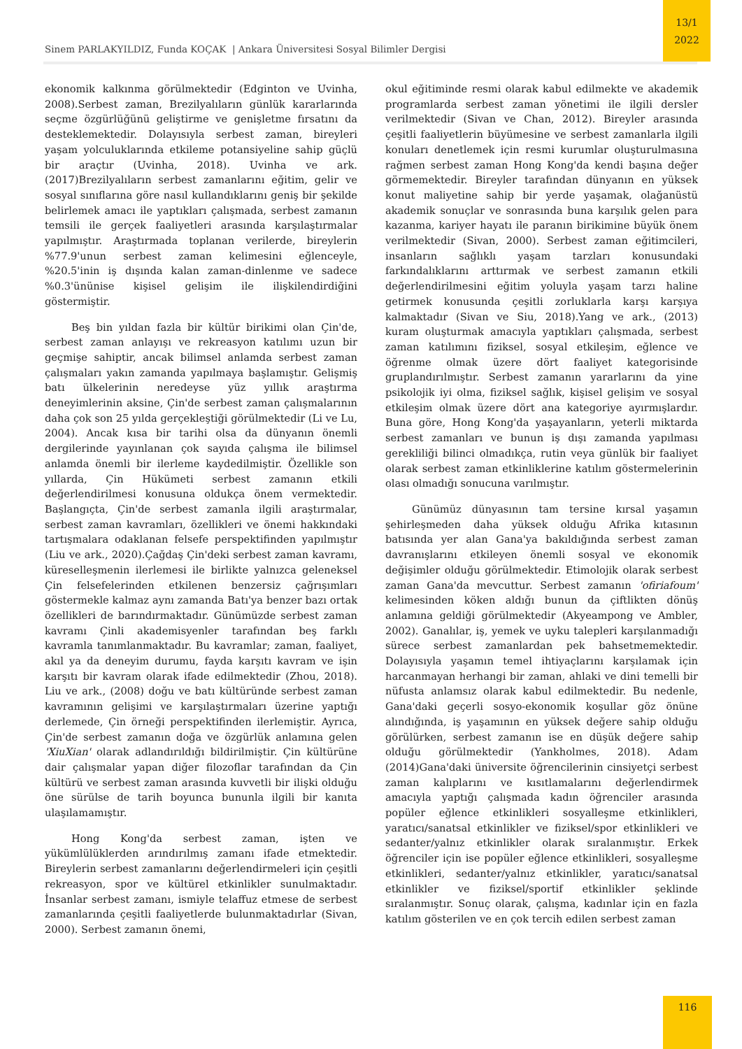13/1
2022
Sinem PARLAKYILDIZ, Funda KOÇAK | Ankara Üniversitesi Sosyal Bilimler Dergisi
ekonomik kalkınma görülmektedir (Edginton ve Uvinha, 2008).Serbest zaman, Brezilyalıların günlük kararlarında seçme özgürlüğünü geliştirme ve genişletme fırsatını da desteklemektedir. Dolayısıyla serbest zaman, bireyleri yaşam yolculuklarında etkileme potansiyeline sahip güçlü bir araçtır (Uvinha, 2018). Uvinha ve ark. (2017)Brezilyalıların serbest zamanlarını eğitim, gelir ve sosyal sınıflarına göre nasıl kullandıklarını geniş bir şekilde belirlemek amacı ile yaptıkları çalışmada, serbest zamanın temsili ile gerçek faaliyetleri arasında karşılaştırmalar yapılmıştır. Araştırmada toplanan verilerde, bireylerin %77.9'unun serbest zaman kelimesini eğlenceyle, %20.5'inin iş dışında kalan zaman-dinlenme ve sadece %0.3'ününise kişisel gelişim ile ilişkilendirdiğini göstermiştir.
Beş bin yıldan fazla bir kültür birikimi olan Çin'de, serbest zaman anlayışı ve rekreasyon katılımı uzun bir geçmişe sahiptir, ancak bilimsel anlamda serbest zaman çalışmaları yakın zamanda yapılmaya başlamıştır. Gelişmiş batı ülkelerinin neredeyse yüz yıllık araştırma deneyimlerinin aksine, Çin'de serbest zaman çalışmalarının daha çok son 25 yılda gerçekleştiği görülmektedir (Li ve Lu, 2004). Ancak kısa bir tarihi olsa da dünyanın önemli dergilerinde yayınlanan çok sayıda çalışma ile bilimsel anlamda önemli bir ilerleme kaydedilmiştir. Özellikle son yıllarda, Çin Hükümeti serbest zamanın etkili değerlendirilmesi konusuna oldukça önem vermektedir. Başlangıçta, Çin'de serbest zamanla ilgili araştırmalar, serbest zaman kavramları, özellikleri ve önemi hakkındaki tartışmalara odaklanan felsefe perspektifinden yapılmıştır (Liu ve ark., 2020).Çağdaş Çin'deki serbest zaman kavramı, küreselleşmenin ilerlemesi ile birlikte yalnızca geleneksel Çin felsefelerinden etkilenen benzersiz çağrışımları göstermekle kalmaz aynı zamanda Batı'ya benzer bazı ortak özellikleri de barındırmaktadır. Günümüzde serbest zaman kavramı Çinli akademisyenler tarafından beş farklı kavramla tanımlanmaktadır. Bu kavramlar; zaman, faaliyet, akıl ya da deneyim durumu, fayda karşıtı kavram ve işin karşıtı bir kavram olarak ifade edilmektedir (Zhou, 2018). Liu ve ark., (2008) doğu ve batı kültüründe serbest zaman kavramının gelişimi ve karşılaştırmaları üzerine yaptığı derlemede, Çin örneği perspektifinden ilerlemiştir. Ayrıca, Çin'de serbest zamanın doğa ve özgürlük anlamına gelen 'XiuXian' olarak adlandırıldığı bildirilmiştir. Çin kültürüne dair çalışmalar yapan diğer filozoflar tarafından da Çin kültürü ve serbest zaman arasında kuvvetli bir ilişki olduğu öne sürülse de tarih boyunca bununla ilgili bir kanıta ulaşılamamıştır.
Hong Kong'da serbest zaman, işten ve yükümlülüklerden arındırılmış zamanı ifade etmektedir. Bireylerin serbest zamanlarını değerlendirmeleri için çeşitli rekreasyon, spor ve kültürel etkinlikler sunulmaktadır. İnsanlar serbest zamanı, ismiyle telaffuz etmese de serbest zamanlarında çeşitli faaliyetlerde bulunmaktadırlar (Sivan, 2000). Serbest zamanın önemi,
okul eğitiminde resmi olarak kabul edilmekte ve akademik programlarda serbest zaman yönetimi ile ilgili dersler verilmektedir (Sivan ve Chan, 2012). Bireyler arasında çeşitli faaliyetlerin büyümesine ve serbest zamanlarla ilgili konuları denetlemek için resmi kurumlar oluşturulmasına rağmen serbest zaman Hong Kong'da kendi başına değer görmemektedir. Bireyler tarafından dünyanın en yüksek konut maliyetine sahip bir yerde yaşamak, olağanüstü akademik sonuçlar ve sonrasında buna karşılık gelen para kazanma, kariyer hayatı ile paranın birikimine büyük önem verilmektedir (Sivan, 2000). Serbest zaman eğitimcileri, insanların sağlıklı yaşam tarzları konusundaki farkındalıklarını arttırmak ve serbest zamanın etkili değerlendirilmesini eğitim yoluyla yaşam tarzı haline getirmek konusunda çeşitli zorluklarla karşı karşıya kalmaktadır (Sivan ve Siu, 2018).Yang ve ark., (2013) kuram oluşturmak amacıyla yaptıkları çalışmada, serbest zaman katılımını fiziksel, sosyal etkileşim, eğlence ve öğrenme olmak üzere dört faaliyet kategorisinde gruplandırılmıştır. Serbest zamanın yararlarını da yine psikolojik iyi olma, fiziksel sağlık, kişisel gelişim ve sosyal etkileşim olmak üzere dört ana kategoriye ayırmışlardır. Buna göre, Hong Kong'da yaşayanların, yeterli miktarda serbest zamanları ve bunun iş dışı zamanda yapılması gerekliliği bilinci olmadıkça, rutin veya günlük bir faaliyet olarak serbest zaman etkinliklerine katılım göstermelerinin olası olmadığı sonucuna varılmıştır.
Günümüz dünyasının tam tersine kırsal yaşamın şehirleşmeden daha yüksek olduğu Afrika kıtasının batısında yer alan Gana'ya bakıldığında serbest zaman davranışlarını etkileyen önemli sosyal ve ekonomik değişimler olduğu görülmektedir. Etimolojik olarak serbest zaman Gana'da mevcuttur. Serbest zamanın 'ofiriafoum' kelimesinden köken aldığı bunun da çiftlikten dönüş anlamına geldiği görülmektedir (Akyeampong ve Ambler, 2002). Ganalılar, iş, yemek ve uyku talepleri karşılanmadığı sürece serbest zamanlardan pek bahsetmemektedir. Dolayısıyla yaşamın temel ihtiyaçlarını karşılamak için harcanmayan herhangi bir zaman, ahlaki ve dini temelli bir nüfusta anlamsız olarak kabul edilmektedir. Bu nedenle, Gana'daki geçerli sosyo-ekonomik koşullar göz önüne alındığında, iş yaşamının en yüksek değere sahip olduğu görülürken, serbest zamanın ise en düşük değere sahip olduğu görülmektedir (Yankholmes, 2018). Adam (2014)Gana'daki üniversite öğrencilerinin cinsiyetçi serbest zaman kalıplarını ve kısıtlamalarını değerlendirmek amacıyla yaptığı çalışmada kadın öğrenciler arasında popüler eğlence etkinlikleri sosyalleşme etkinlikleri, yaratıcı/sanatsal etkinlikler ve fiziksel/spor etkinlikleri ve sedanter/yalnız etkinlikler olarak sıralanmıştır. Erkek öğrenciler için ise popüler eğlence etkinlikleri, sosyalleşme etkinlikleri, sedanter/yalnız etkinlikler, yaratıcı/sanatsal etkinlikler ve fiziksel/sportif etkinlikler şeklinde sıralanmıştır. Sonuç olarak, çalışma, kadınlar için en fazla katılım gösterilen ve en çok tercih edilen serbest zaman
116